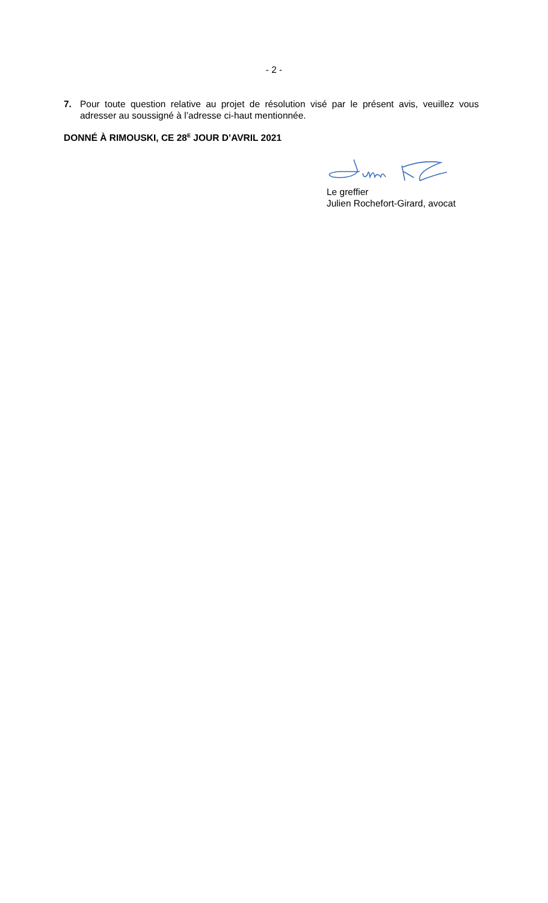- 2 -
7. Pour toute question relative au projet de résolution visé par le présent avis, veuillez vous adresser au soussigné à l’adresse ci-haut mentionnée.
DONNÉ À RIMOUSKI, CE 28<sup>E</sup> JOUR D’AVRIL 2021
Le greffier
Julien Rochefort-Girard, avocat